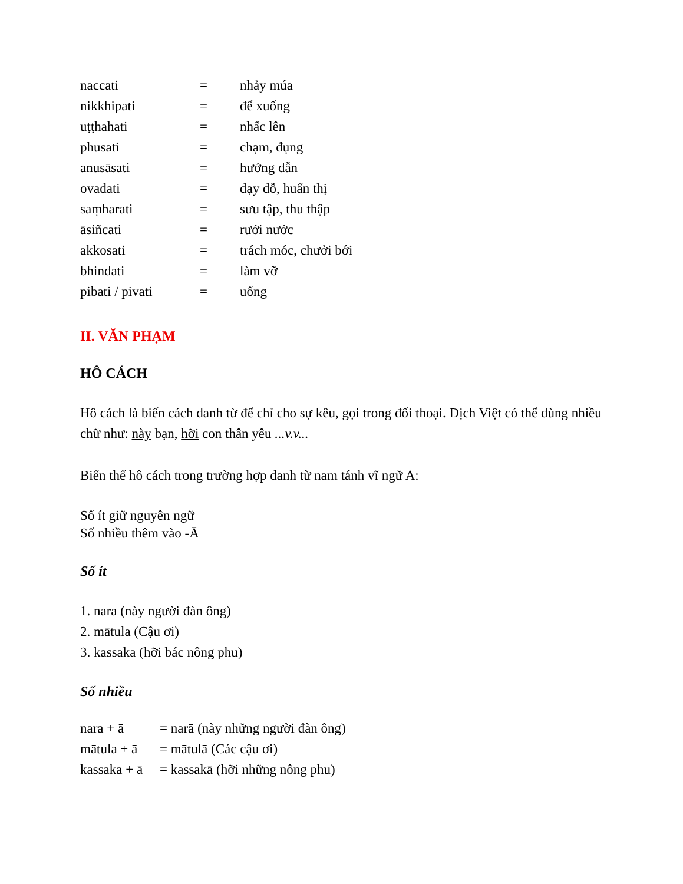| naccati | = | nhảy múa |
| nikkhipati | = | để xuống |
| uṭṭhahati | = | nhấc lên |
| phusati | = | chạm, đụng |
| anusāsati | = | hướng dẫn |
| ovadati | = | dạy dỗ, huấn thị |
| saṃharati | = | sưu tập, thu thập |
| āsiñcati | = | rưới nước |
| akkosati | = | trách móc, chưởi bới |
| bhindati | = | làm vỡ |
| pibati / pivati | = | uống |
II. VĂN PHẠM
HÔ CÁCH
Hô cách là biến cách danh từ để chỉ cho sự kêu, gọi trong đối thoại. Dịch Việt có thể dùng nhiều chữ như: này bạn, hỡi con thân yêu ...v.v...
Biến thể hô cách trong trường hợp danh từ nam tánh vĩ ngữ A:
Số ít giữ nguyên ngữ
Số nhiều thêm vào -Ā
Số ít
1. nara (này người đàn ông)
2. mātula (Cậu ơi)
3. kassaka (hỡi bác nông phu)
Số nhiều
| nara + ā | = narā (này những người đàn ông) |
| mātula + ā | = mātulā (Các cậu ơi) |
| kassaka + ā | = kassakā (hỡi những nông phu) |